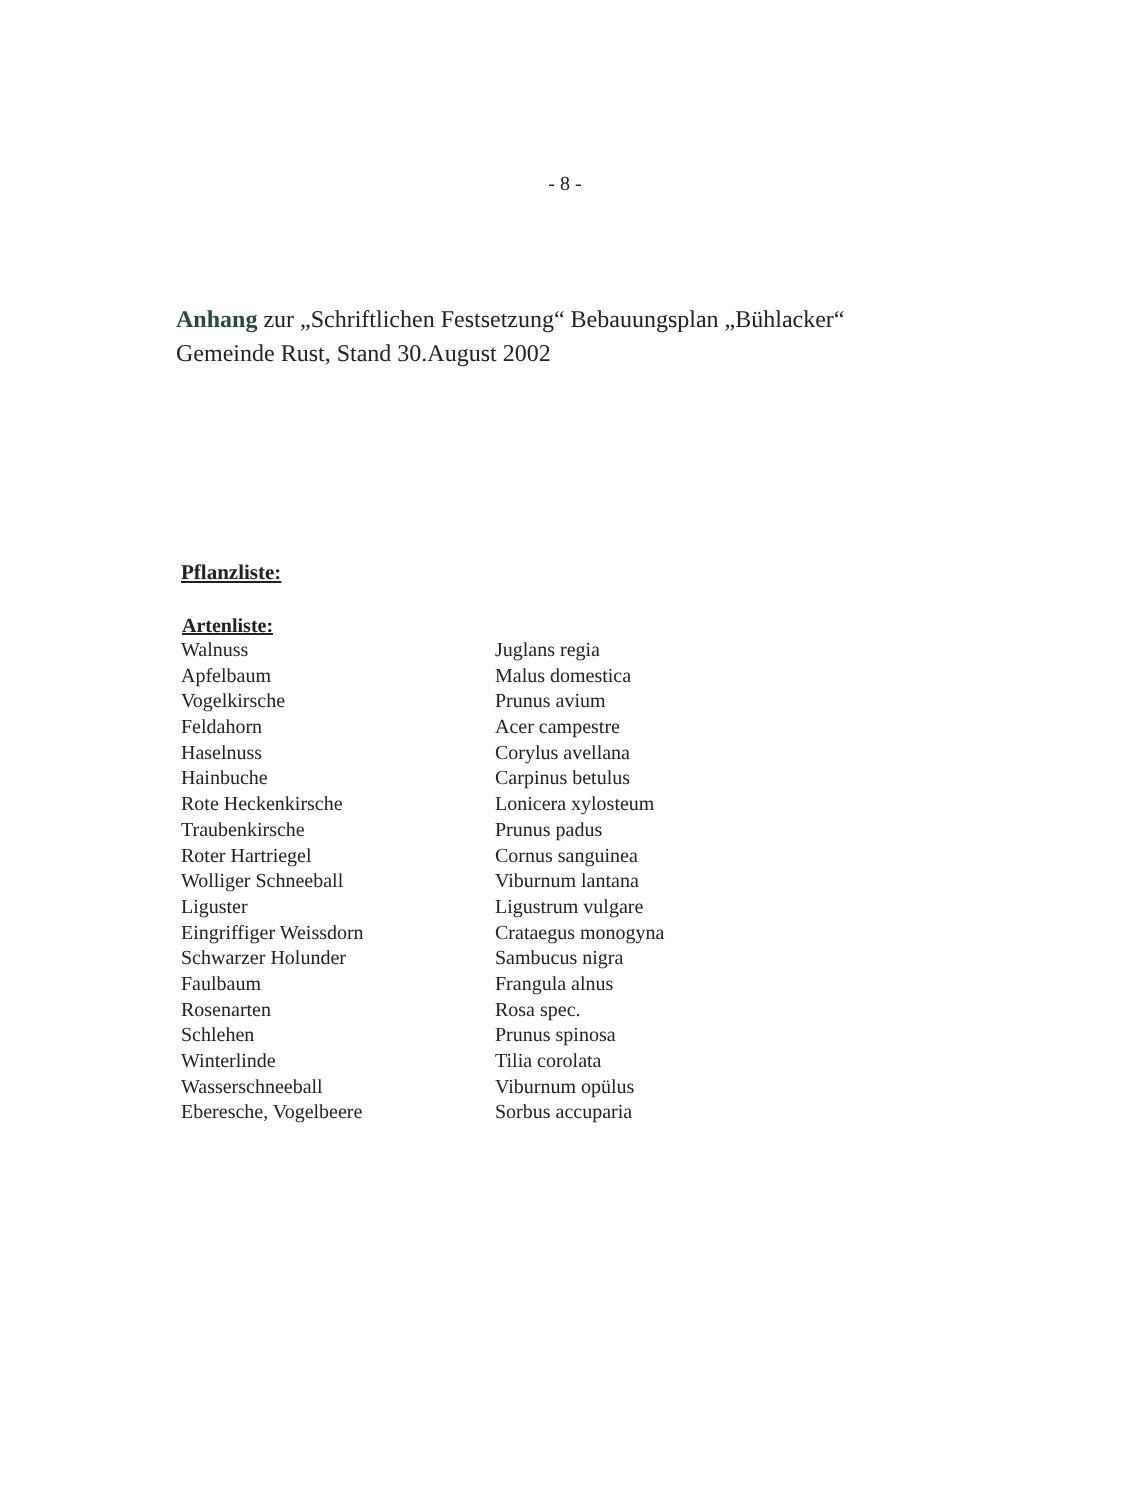- 8 -
Anhang zur „Schriftlichen Festsetzung“ Bebauungsplan „Bühlacker“
Gemeinde Rust, Stand 30.August 2002
Pflanzliste:
| Artenliste: | |
| --- | --- |
| Walnuss | Juglans regia |
| Apfelbaum | Malus domestica |
| Vogelkirsche | Prunus avium |
| Feldahorn | Acer campestre |
| Haselnuss | Corylus avellana |
| Hainbuche | Carpinus betulus |
| Rote Heckenkirsche | Lonicera xylosteum |
| Traubenkirsche | Prunus padus |
| Roter Hartriegel | Cornus sanguinea |
| Wolliger Schneeball | Viburnum lantana |
| Liguster | Ligustrum vulgare |
| Eingriffiger Weissdorn | Crataegus monogyna |
| Schwarzer Holunder | Sambucus nigra |
| Faulbaum | Frangula alnus |
| Rosenarten | Rosa spec. |
| Schlehen | Prunus spinosa |
| Winterlinde | Tilia corolata |
| Wasserschneeball | Viburnum opülus |
| Eberesche, Vogelbeere | Sorbus accuparia |